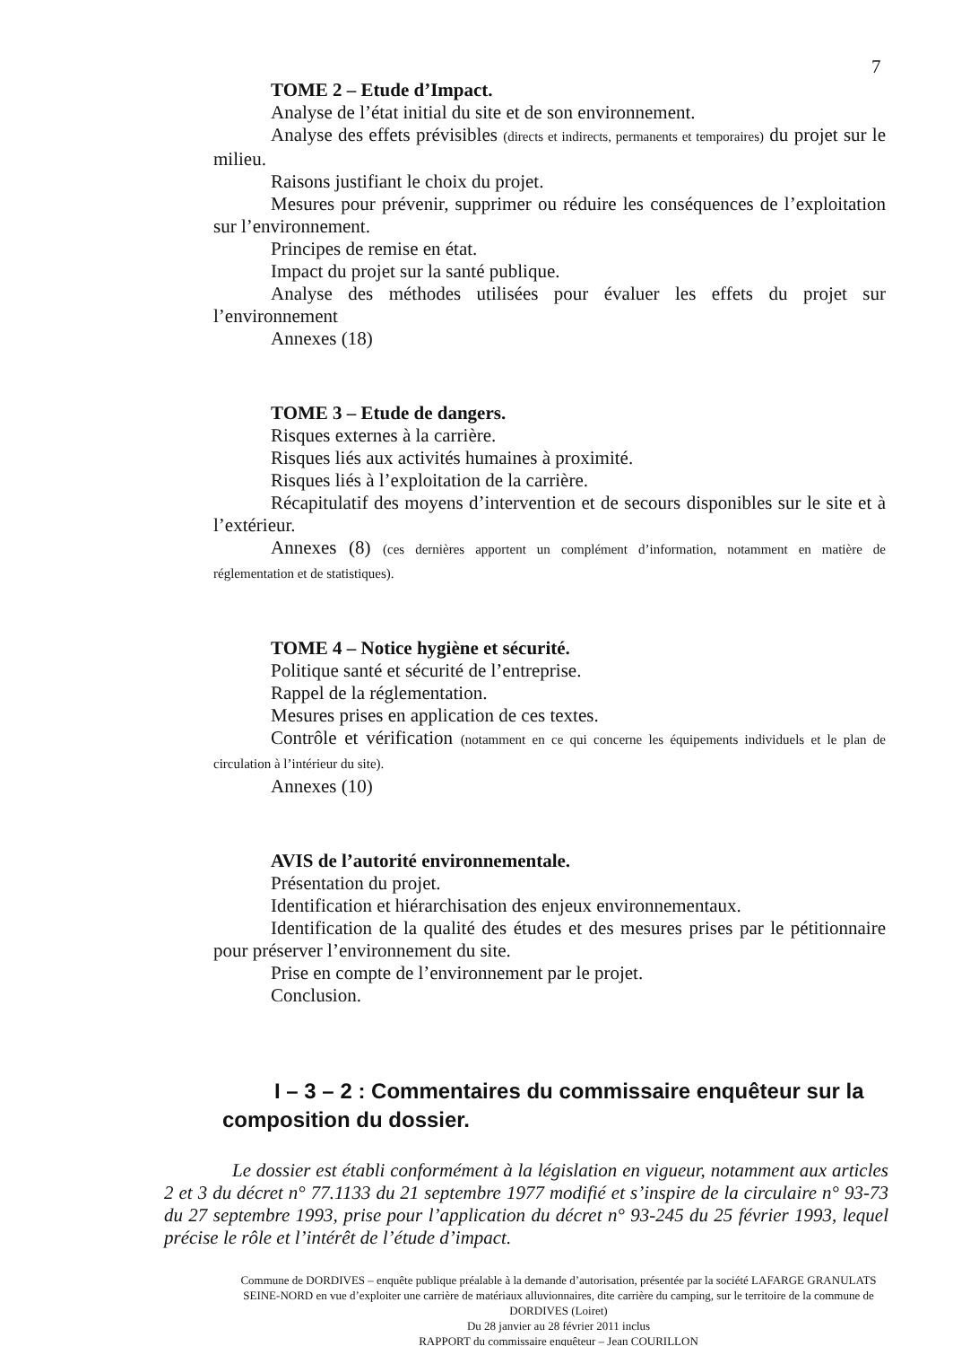7
TOME 2 – Etude d’Impact.
Analyse de l’état initial du site et de son environnement.
Analyse des effets prévisibles (directs et indirects, permanents et temporaires) du projet sur le milieu.
Raisons justifiant le choix du projet.
Mesures pour prévenir, supprimer ou réduire les conséquences de l’exploitation sur l’environnement.
Principes de remise en état.
Impact du projet sur la santé publique.
Analyse des méthodes utilisées pour évaluer les effets du projet sur l’environnement
Annexes (18)
TOME 3 – Etude de dangers.
Risques externes à la carrière.
Risques liés aux activités humaines à proximité.
Risques liés à l’exploitation de la carrière.
Récapitulatif des moyens d’intervention et de secours disponibles sur le site et à l’extérieur.
Annexes (8) (ces dernières apportent un complément d’information, notamment en matière de réglementation et de statistiques).
TOME 4 – Notice hygiène et sécurité.
Politique santé et sécurité de l’entreprise.
Rappel de la réglementation.
Mesures prises en application de ces textes.
Contrôle et vérification (notamment en ce qui concerne les équipements individuels et le plan de circulation à l’intérieur du site).
Annexes (10)
AVIS de l’autorité environnementale.
Présentation du projet.
Identification et hiérarchisation des enjeux environnementaux.
Identification de la qualité des études et des mesures prises par le pétitionnaire pour préserver l’environnement du site.
Prise en compte de l’environnement par le projet.
Conclusion.
I – 3 – 2 : Commentaires du commissaire enquêteur sur la composition du dossier.
Le dossier est établi conformément à la législation en vigueur, notamment aux articles 2 et 3 du décret n° 77.1133 du 21 septembre 1977 modifié et s’inspire de la circulaire n° 93-73 du 27 septembre 1993, prise pour l’application du décret n° 93-245 du 25 février 1993, lequel précise le rôle et l’intérêt de l’étude d’impact.
Commune de DORDIVES – enquête publique préalable à la demande d’autorisation, présentée par la société LAFARGE GRANULATS SEINE-NORD en vue d’exploiter une carrière de matériaux alluvionnaires, dite carrière du camping, sur le territoire de la commune de DORDIVES (Loiret)
Du 28 janvier au 28 février 2011 inclus
RAPPORT du commissaire enquêteur – Jean COURILLON